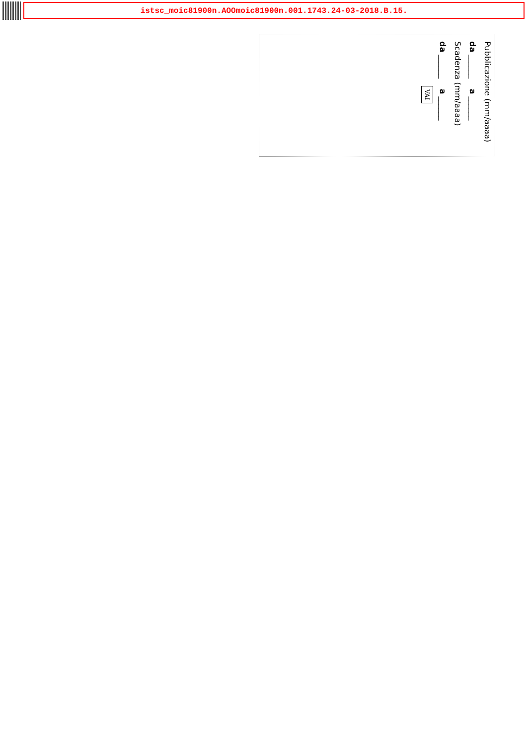istsc_moic81900n.AOOmoic81900n.001.1743.24-03-2018.B.15.
Pubblicazione (mm/aaaa)
da ______ a ______
Scadenza (mm/aaaa)
da ______ a ______
VAI